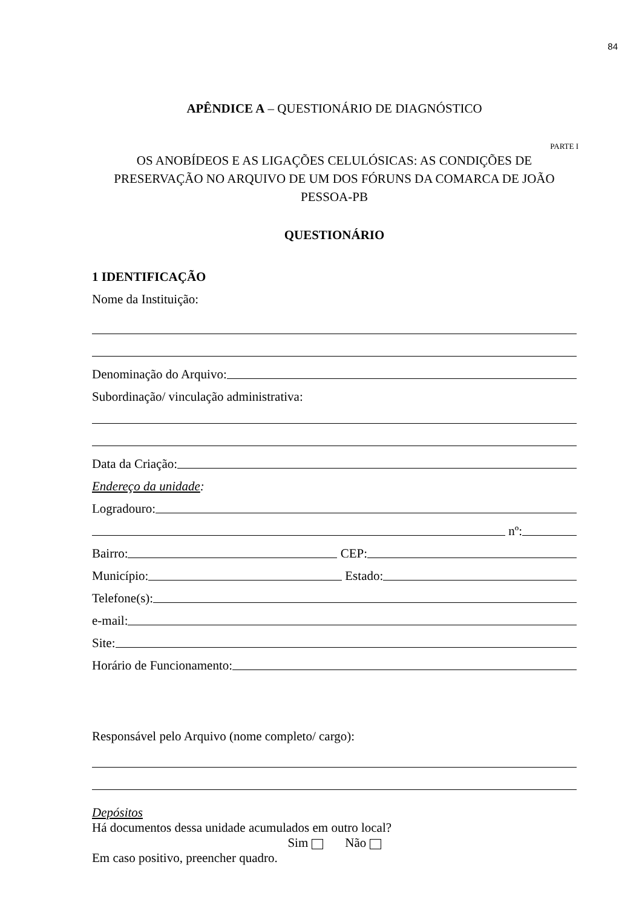84
APÊNDICE A – QUESTIONÁRIO DE DIAGNÓSTICO
PARTE I
OS ANOBÍDEOS E AS LIGAÇÕES CELULÓSICAS: AS CONDIÇÕES DE PRESERVAÇÃO NO ARQUIVO DE UM DOS FÓRUNS DA COMARCA DE JOÃO PESSOA-PB
QUESTIONÁRIO
1 IDENTIFICAÇÃO
Nome da Instituição:
Denominação do Arquivo:
Subordinação/ vinculação administrativa:
Data da Criação:
Endereço da unidade:
Logradouro:
nº:
Bairro:
CEP:
Município:
Estado:
Telefone(s):
e-mail:
Site:
Horário de Funcionamento:
Responsável pelo Arquivo (nome completo/ cargo):
Depósitos
Há documentos dessa unidade acumulados em outro local?
Sim Não
Em caso positivo, preencher quadro.